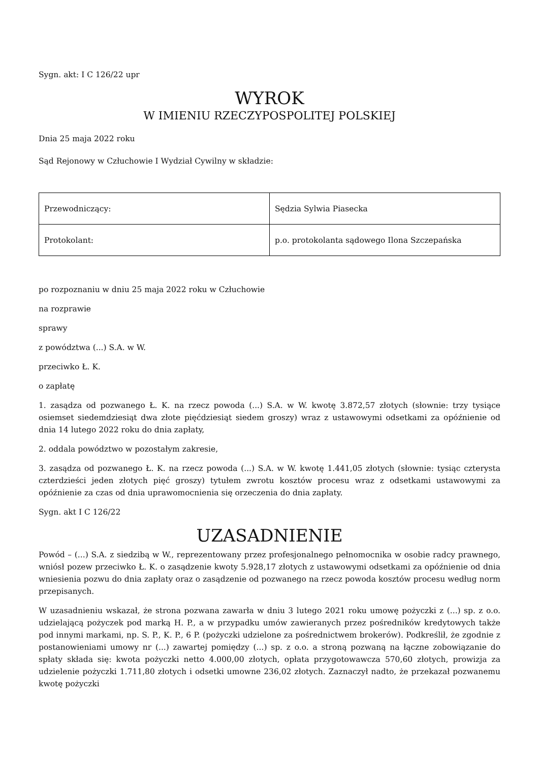Sygn. akt: I C 126/22 upr
WYROK
W IMIENIU RZECZYPOSPOLITEJ POLSKIEJ
Dnia 25 maja 2022 roku
Sąd Rejonowy w Człuchowie I Wydział Cywilny w składzie:
| Przewodniczący: | Sędzia Sylwia Piasecka |
| Protokolant: | p.o. protokolanta sądowego Ilona Szczepańska |
po rozpoznaniu w dniu 25 maja 2022 roku w Człuchowie
na rozprawie
sprawy
z powództwa (...) S.A. w W.
przeciwko Ł. K.
o zapłatę
1. zasądza od pozwanego Ł. K. na rzecz powoda (...) S.A. w W. kwotę 3.872,57 złotych (słownie: trzy tysiące osiemset siedemdziesiąt dwa złote pięćdziesiąt siedem groszy) wraz z ustawowymi odsetkami za opóźnienie od dnia 14 lutego 2022 roku do dnia zapłaty,
2. oddala powództwo w pozostałym zakresie,
3. zasądza od pozwanego Ł. K. na rzecz powoda (...) S.A. w W. kwotę 1.441,05 złotych (słownie: tysiąc czterysta czterdzieści jeden złotych pięć groszy) tytułem zwrotu kosztów procesu wraz z odsetkami ustawowymi za opóźnienie za czas od dnia uprawomocnienia się orzeczenia do dnia zapłaty.
Sygn. akt I C 126/22
UZASADNIENIE
Powód – (...) S.A. z siedzibą w W., reprezentowany przez profesjonalnego pełnomocnika w osobie radcy prawnego, wniósł pozew przeciwko Ł. K. o zasądzenie kwoty 5.928,17 złotych z ustawowymi odsetkami za opóźnienie od dnia wniesienia pozwu do dnia zapłaty oraz o zasądzenie od pozwanego na rzecz powoda kosztów procesu według norm przepisanych.
W uzasadnieniu wskazał, że strona pozwana zawarła w dniu 3 lutego 2021 roku umowę pożyczki z (...) sp. z o.o. udzielającą pożyczek pod marką H. P., a w przypadku umów zawieranych przez pośredników kredytowych także pod innymi markami, np. S. P., K. P., 6 P. (pożyczki udzielone za pośrednictwem brokerów). Podkreślił, że zgodnie z postanowieniami umowy nr (...) zawartej pomiędzy (...) sp. z o.o. a stroną pozwaną na łączne zobowiązanie do spłaty składa się: kwota pożyczki netto 4.000,00 złotych, opłata przygotowawcza 570,60 złotych, prowizja za udzielenie pożyczki 1.711,80 złotych i odsetki umowne 236,02 złotych. Zaznaczył nadto, że przekazał pozwanemu kwotę pożyczki